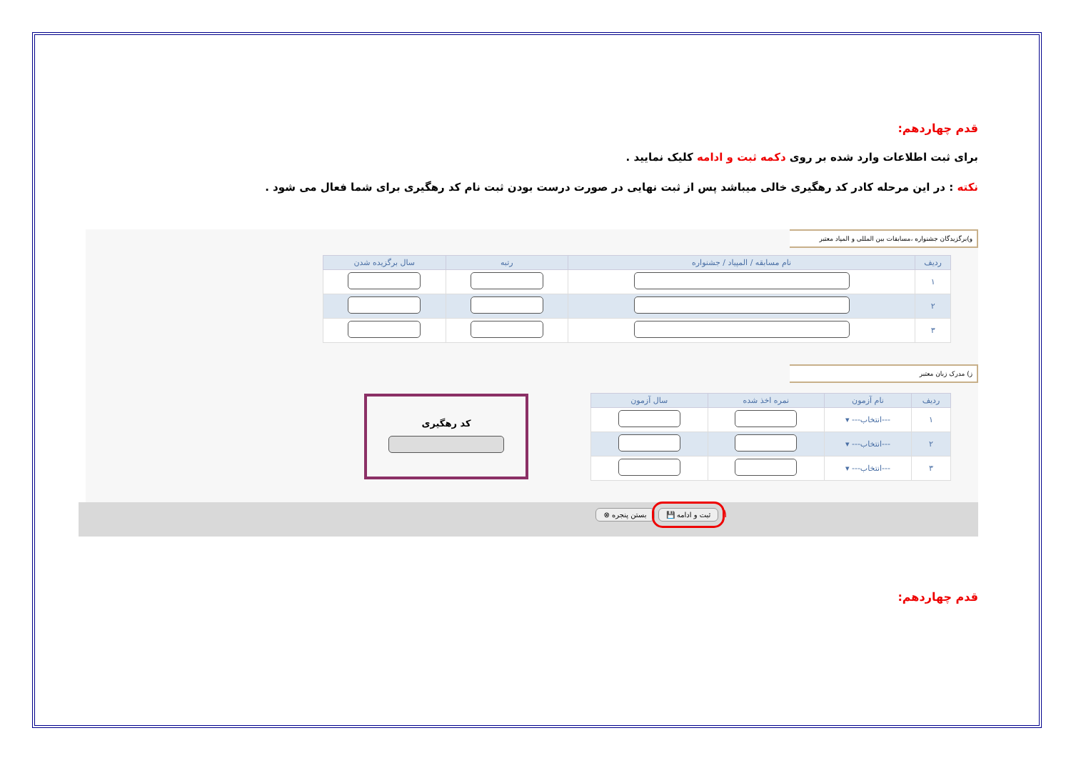قدم چهاردهم:
برای ثبت اطلاعات وارد شده بر روی دکمه ثبت و ادامه کلیک نمایید .
نکته : در این مرحله کادر کد رهگیری خالی میباشد پس از ثبت نهایی در صورت درست بودن ثبت نام کد رهگیری برای شما فعال می شود .
و)برگزیدگان جشنواره ،مسابقات بین المللی و المپاد معتبر
| ردیف | نام مسابقه / المپیاد / جشنواره | رتبه | سال برگزیده شدن |
| --- | --- | --- | --- |
| ۱ | | | |
| ۲ | | | |
| ۳ | | | |
ز) مدرک زبان معتبر
| ردیف | نام آزمون | نمره اخذ شده | سال آزمون |
| --- | --- | --- | --- |
| ۱ | ---انتخاب--- ▾ | | |
| ۲ | ---انتخاب--- ▾ | | |
| ۳ | ---انتخاب--- ▾ | | |
کد رهگیری
۱ ثبت و ادامه 💾 بستن پنجره ⊗
قدم چهاردهم: